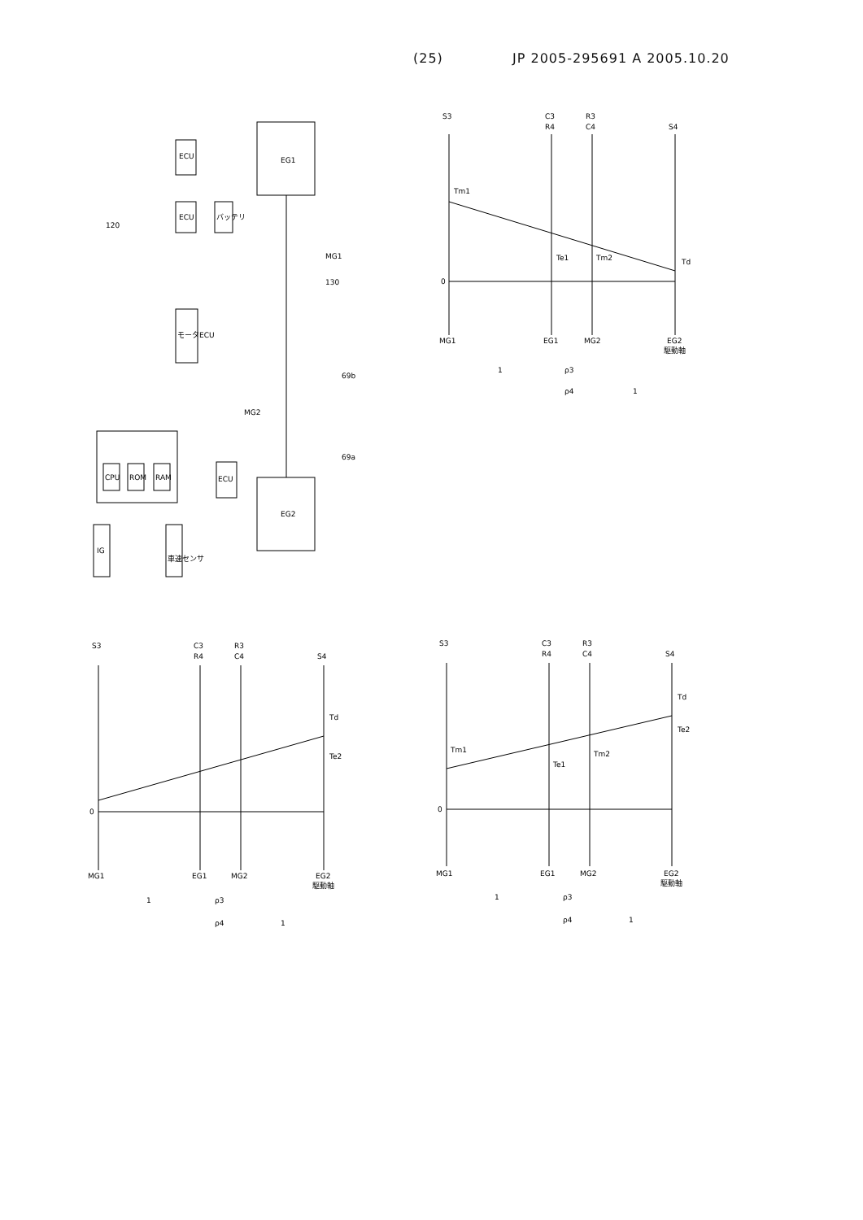(25) JP 2005-295691 A 2005.10.20
EG1
EG2
ECU
ECU
バッテリ
モータECU
CPU
ROM
RAM
ECU
IG
車速センサ
120
130
MG1
MG2
69b
69a
S3
C3
R4
R3
C4
S4
Tm1
Te1
Tm2
Td
0
MG1
EG1
MG2
EG2
駆動軸
1
ρ3
ρ4
1
S3
C3
R4
R3
C4
S4
Td
Te2
0
MG1
EG1
MG2
EG2
駆動軸
1
ρ3
ρ4
1
S3
C3
R4
R3
C4
S4
Td
Te2
Tm1
Te1
Tm2
0
MG1
EG1
MG2
EG2
駆動軸
1
ρ3
ρ4
1